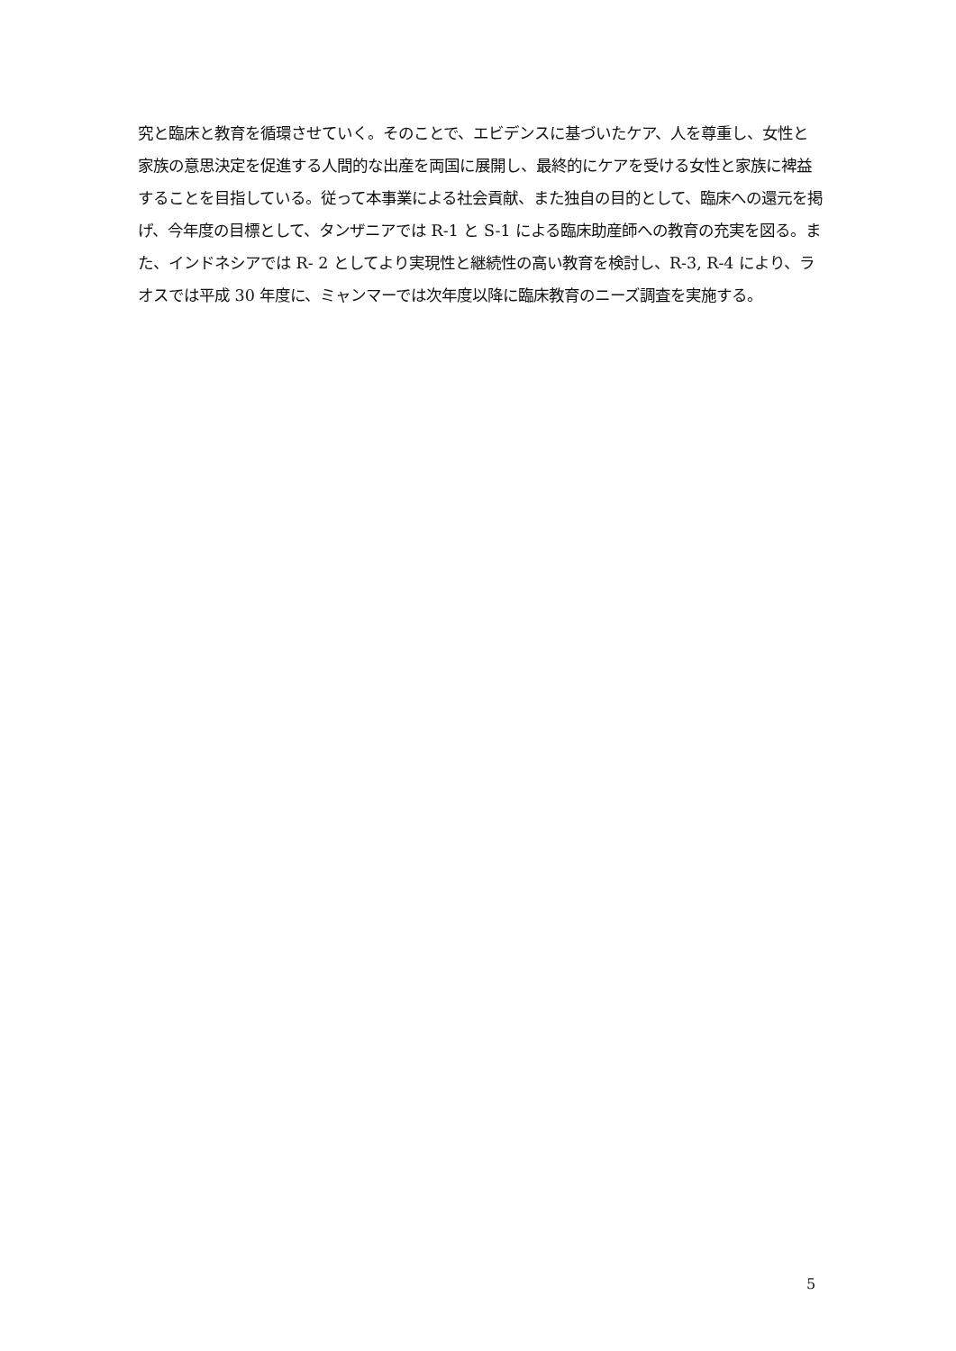究と臨床と教育を循環させていく。そのことで、エビデンスに基づいたケア、人を尊重し、女性と家族の意思決定を促進する人間的な出産を両国に展開し、最終的にケアを受ける女性と家族に裨益することを目指している。従って本事業による社会貢献、また独自の目的として、臨床への還元を掲げ、今年度の目標として、タンザニアでは R-1 と S-1 による臨床助産師への教育の充実を図る。また、インドネシアでは R- 2 としてより実現性と継続性の高い教育を検討し、R-3, R-4 により、ラオスでは平成 30 年度に、ミャンマーでは次年度以降に臨床教育のニーズ調査を実施する。
5